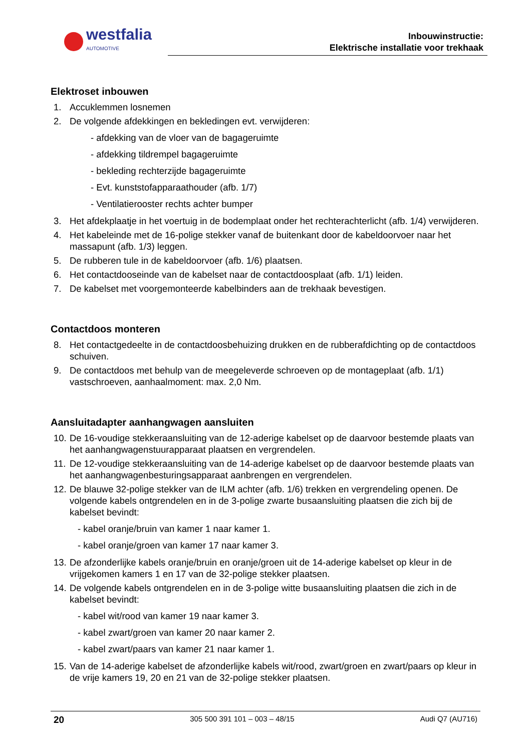westfalia
AUTOMOTIVE
Inbouwinstructie:
Elektrische installatie voor trekhaak
Elektroset inbouwen
1. Accuklemmen losnemen
2. De volgende afdekkingen en bekledingen evt. verwijderen:
- afdekking van de vloer van de bagageruimte
- afdekking tildrempel bagageruimte
- bekleding rechterzijde bagageruimte
- Evt. kunststofapparaathouder (afb. 1/7)
- Ventilatierooster rechts achter bumper
3. Het afdekplaatje in het voertuig in de bodemplaat onder het rechterachterlicht (afb. 1/4) verwijderen.
4. Het kabeleinde met de 16-polige stekker vanaf de buitenkant door de kabeldoorvoer naar het massapunt (afb. 1/3) leggen.
5. De rubberen tule in de kabeldoorvoer (afb. 1/6) plaatsen.
6. Het contactdooseinde van de kabelset naar de contactdoosplaat (afb. 1/1) leiden.
7. De kabelset met voorgemonteerde kabelbinders aan de trekhaak bevestigen.
Contactdoos monteren
8. Het contactgedeelte in de contactdoosbehuizing drukken en de rubberafdichting op de contactdoos schuiven.
9. De contactdoos met behulp van de meegeleverde schroeven op de montageplaat (afb. 1/1) vastschroeven, aanhaalmoment: max. 2,0 Nm.
Aansluitadapter aanhangwagen aansluiten
10. De 16-voudige stekkeraansluiting van de 12-aderige kabelset op de daarvoor bestemde plaats van het aanhangwagenstuurapparaat plaatsen en vergrendelen.
11. De 12-voudige stekkeraansluiting van de 14-aderige kabelset op de daarvoor bestemde plaats van het aanhangwagenbesturingsapparaat aanbrengen en vergrendelen.
12. De blauwe 32-polige stekker van de ILM achter (afb. 1/6) trekken en vergrendeling openen. De volgende kabels ontgrendelen en in de 3-polige zwarte busaansluiting plaatsen die zich bij de kabelset bevindt:
- kabel oranje/bruin van kamer 1 naar kamer 1.
- kabel oranje/groen van kamer 17 naar kamer 3.
13. De afzonderlijke kabels oranje/bruin en oranje/groen uit de 14-aderige kabelset op kleur in de vrijgekomen kamers 1 en 17 van de 32-polige stekker plaatsen.
14. De volgende kabels ontgrendelen en in de 3-polige witte busaansluiting plaatsen die zich in de kabelset bevindt:
- kabel wit/rood van kamer 19 naar kamer 3.
- kabel zwart/groen van kamer 20 naar kamer 2.
- kabel zwart/paars van kamer 21 naar kamer 1.
15. Van de 14-aderige kabelset de afzonderlijke kabels wit/rood, zwart/groen en zwart/paars op kleur in de vrije kamers 19, 20 en 21 van de 32-polige stekker plaatsen.
20 305 500 391 101 – 003 – 48/15 Audi Q7 (AU716)